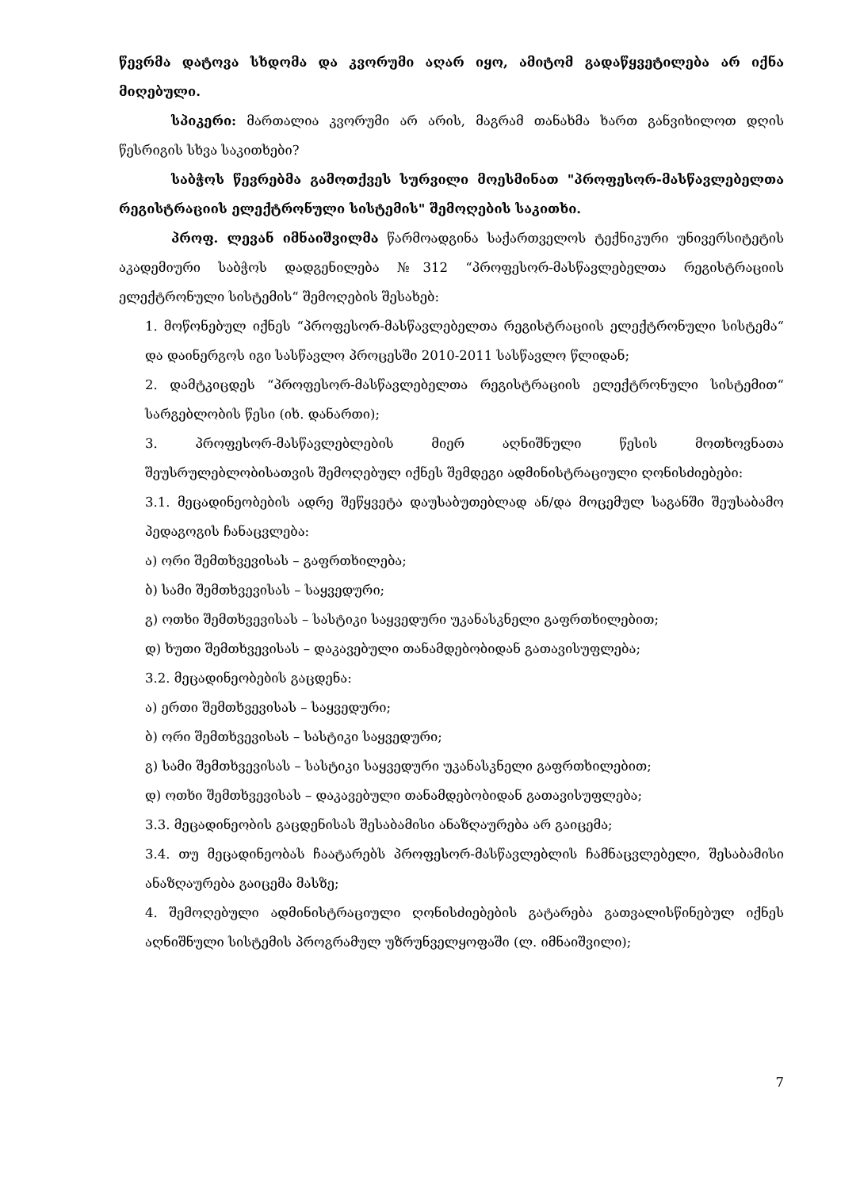წევრმა დატოვა სხდომა და კვორუმი აღარ იყო, ამიტომ გადაწყვეტილება არ იქნა მიღებული.
სპიკერი: მართალია კვორუმი არ არის, მაგრამ თანახმა ხართ განვიხილოთ დღის წესრიგის სხვა საკითხები?
საბჭოს წევრებმა გამოთქვეს სურვილი მოესმინათ "პროფესორ-მასწავლებელთა რეგისტრაციის ელექტრონული სისტემის" შემოღების საკითხი.
პროფ. ლევან იმნაიშვილმა წარმოადგინა საქართველოს ტექნიკური უნივერსიტეტის აკადემიური საბჭოს დადგენილება №312 “პროფესორ-მასწავლებელთა რეგისტრაციის ელექტრონული სისტემის“ შემოღების შესახებ:
1. მოწონებულ იქნეს “პროფესორ-მასწავლებელთა რეგისტრაციის ელექტრონული სისტემა“ და დაინერგოს იგი სასწავლო პროცესში 2010-2011 სასწავლო წლიდან;
2. დამტკიცდეს “პროფესორ-მასწავლებელთა რეგისტრაციის ელექტრონული სისტემით“ სარგებლობის წესი (იხ. დანართი);
3. პროფესორ-მასწავლებლების მიერ აღნიშნული წესის მოთხოვნათა შეუსრულებლობისათვის შემოღებულ იქნეს შემდეგი ადმინისტრაციული ღონისძიებები:
3.1. მეცადინეობების ადრე შეწყვეტა დაუსაბუთებლად ან/და მოცემულ საგანში შეუსაბამო პედაგოგის ჩანაცვლება:
ა) ორი შემთხვევისას – გაფრთხილება;
ბ) სამი შემთხვევისას – საყვედური;
გ) ოთხი შემთხვევისას – სასტიკი საყვედური უკანასკნელი გაფრთხილებით;
დ) ხუთი შემთხვევისას – დაკავებული თანამდებობიდან გათავისუფლება;
3.2. მეცადინეობების გაცდენა:
ა) ერთი შემთხვევისას – საყვედური;
ბ) ორი შემთხვევისას – სასტიკი საყვედური;
გ) სამი შემთხვევისას – სასტიკი საყვედური უკანასკნელი გაფრთხილებით;
დ) ოთხი შემთხვევისას – დაკავებული თანამდებობიდან გათავისუფლება;
3.3. მეცადინეობის გაცდენისას შესაბამისი ანაზღაურება არ გაიცემა;
3.4. თუ მეცადინეობას ჩაატარებს პროფესორ-მასწავლებლის ჩამნაცვლებელი, შესაბამისი ანაზღაურება გაიცემა მასზე;
4. შემოღებული ადმინისტრაციული ღონისძიებების გატარება გათვალისწინებულ იქნეს აღნიშნული სისტემის პროგრამულ უზრუნველყოფაში (ლ. იმნაიშვილი);
7